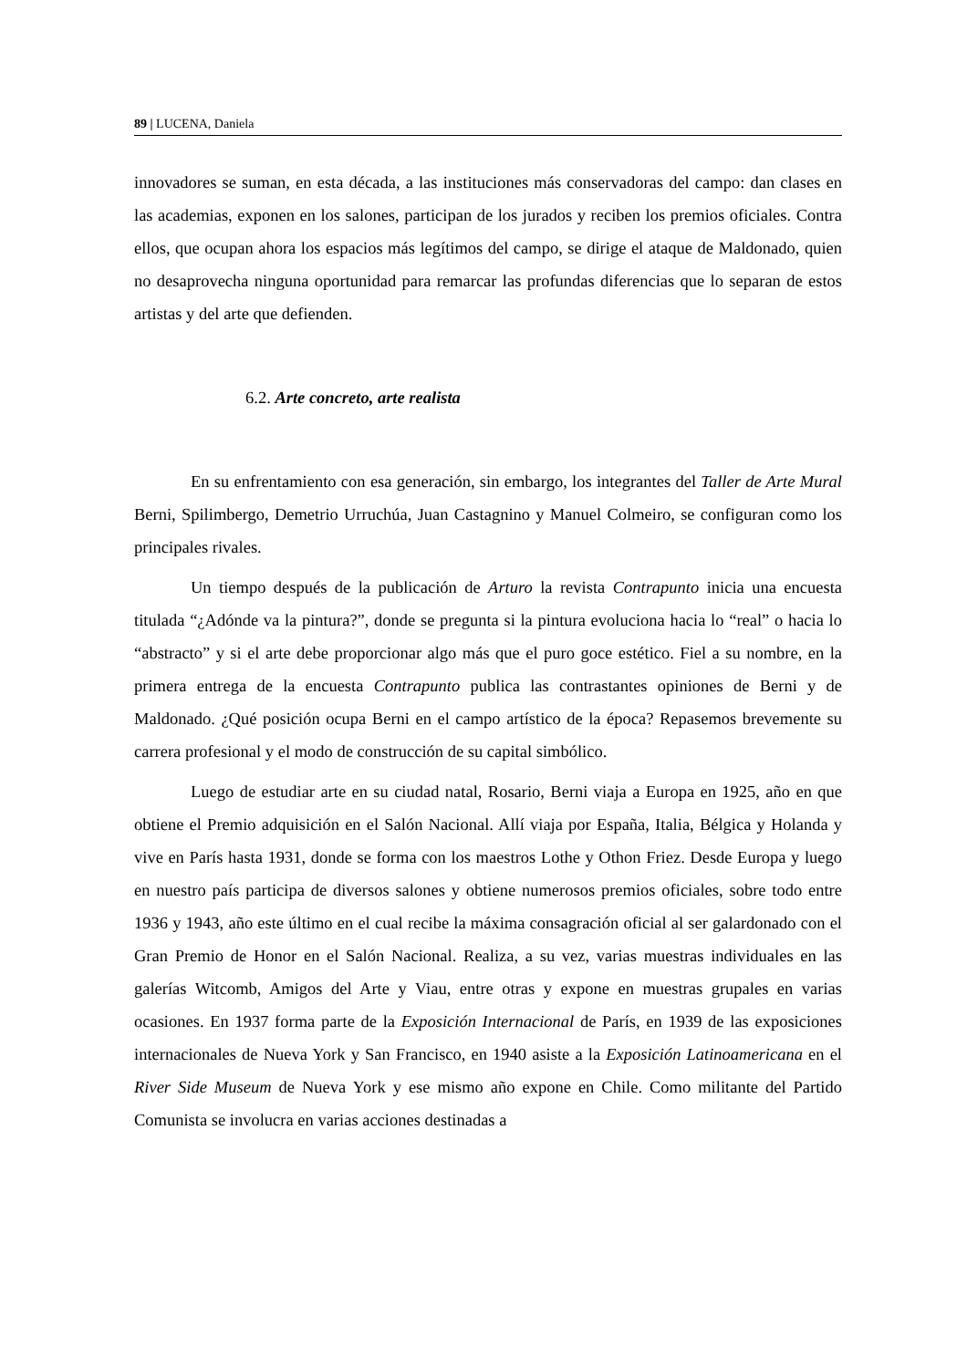89 | LUCENA, Daniela
innovadores se suman, en esta década, a las instituciones más conservadoras del campo: dan clases en las academias, exponen en los salones, participan de los jurados y reciben los premios oficiales. Contra ellos, que ocupan ahora los espacios más legítimos del campo, se dirige el ataque de Maldonado, quien no desaprovecha ninguna oportunidad para remarcar las profundas diferencias que lo separan de estos artistas y del arte que defienden.
6.2. Arte concreto, arte realista
En su enfrentamiento con esa generación, sin embargo, los integrantes del Taller de Arte Mural Berni, Spilimbergo, Demetrio Urruchúa, Juan Castagnino y Manuel Colmeiro, se configuran como los principales rivales.
Un tiempo después de la publicación de Arturo la revista Contrapunto inicia una encuesta titulada “¿Adónde va la pintura?”, donde se pregunta si la pintura evoluciona hacia lo “real” o hacia lo “abstracto” y si el arte debe proporcionar algo más que el puro goce estético. Fiel a su nombre, en la primera entrega de la encuesta Contrapunto publica las contrastantes opiniones de Berni y de Maldonado. ¿Qué posición ocupa Berni en el campo artístico de la época? Repasemos brevemente su carrera profesional y el modo de construcción de su capital simbólico.
Luego de estudiar arte en su ciudad natal, Rosario, Berni viaja a Europa en 1925, año en que obtiene el Premio adquisición en el Salón Nacional. Allí viaja por España, Italia, Bélgica y Holanda y vive en París hasta 1931, donde se forma con los maestros Lothe y Othon Friez. Desde Europa y luego en nuestro país participa de diversos salones y obtiene numerosos premios oficiales, sobre todo entre 1936 y 1943, año este último en el cual recibe la máxima consagración oficial al ser galardonado con el Gran Premio de Honor en el Salón Nacional. Realiza, a su vez, varias muestras individuales en las galerías Witcomb, Amigos del Arte y Viau, entre otras y expone en muestras grupales en varias ocasiones. En 1937 forma parte de la Exposición Internacional de París, en 1939 de las exposiciones internacionales de Nueva York y San Francisco, en 1940 asiste a la Exposición Latinoamericana en el River Side Museum de Nueva York y ese mismo año expone en Chile. Como militante del Partido Comunista se involucra en varias acciones destinadas a